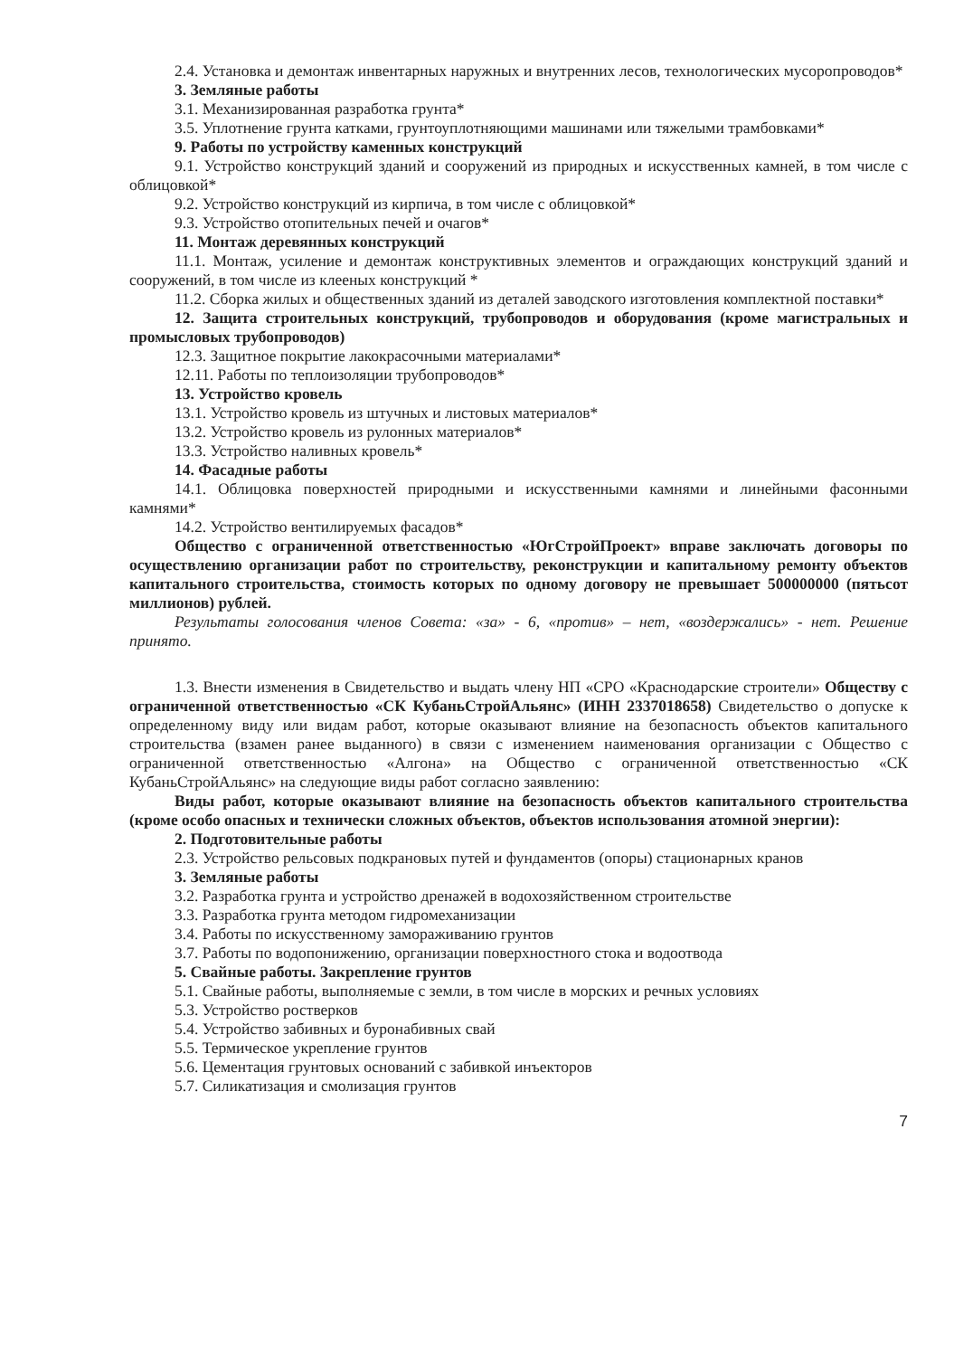2.4. Установка и демонтаж инвентарных наружных и внутренних лесов, технологических мусоропроводов*
3. Земляные работы
3.1. Механизированная разработка грунта*
3.5. Уплотнение грунта катками, грунтоуплотняющими машинами или тяжелыми трамбовками*
9. Работы по устройству каменных конструкций
9.1. Устройство конструкций зданий и сооружений из природных и искусственных камней, в том числе с облицовкой*
9.2. Устройство конструкций из кирпича, в том числе с облицовкой*
9.3. Устройство отопительных печей и очагов*
11. Монтаж деревянных конструкций
11.1. Монтаж, усиление и демонтаж конструктивных элементов и ограждающих конструкций зданий и сооружений, в том числе из клееных конструкций *
11.2. Сборка жилых и общественных зданий из деталей заводского изготовления комплектной поставки*
12. Защита строительных конструкций, трубопроводов и оборудования (кроме магистральных и промысловых трубопроводов)
12.3. Защитное покрытие лакокрасочными материалами*
12.11. Работы по теплоизоляции трубопроводов*
13. Устройство кровель
13.1. Устройство кровель из штучных и листовых материалов*
13.2. Устройство кровель из рулонных материалов*
13.3. Устройство наливных кровель*
14. Фасадные работы
14.1. Облицовка поверхностей природными и искусственными камнями и линейными фасонными камнями*
14.2. Устройство вентилируемых фасадов*
Общество с ограниченной ответственностью «ЮгСтройПроект» вправе заключать договоры по осуществлению организации работ по строительству, реконструкции и капитальному ремонту объектов капитального строительства, стоимость которых по одному договору не превышает 500000000 (пятьсот миллионов) рублей.
Результаты голосования членов Совета: «за» - 6, «против» – нет, «воздержались» - нет. Решение принято.
1.3. Внести изменения в Свидетельство и выдать члену НП «СРО «Краснодарские строители» Обществу с ограниченной ответственностью «СК КубаньСтройАльянс» (ИНН 2337018658) Свидетельство о допуске к определенному виду или видам работ, которые оказывают влияние на безопасность объектов капитального строительства (взамен ранее выданного) в связи с изменением наименования организации с Общество с ограниченной ответственностью «Алгона» на Общество с ограниченной ответственностью «СК КубаньСтройАльянс» на следующие виды работ согласно заявлению:
Виды работ, которые оказывают влияние на безопасность объектов капитального строительства (кроме особо опасных и технически сложных объектов, объектов использования атомной энергии):
2. Подготовительные работы
2.3. Устройство рельсовых подкрановых путей и фундаментов (опоры) стационарных кранов
3. Земляные работы
3.2. Разработка грунта и устройство дренажей в водохозяйственном строительстве
3.3. Разработка грунта методом гидромеханизации
3.4. Работы по искусственному замораживанию грунтов
3.7. Работы по водопонижению, организации поверхностного стока и водоотвода
5. Свайные работы. Закрепление грунтов
5.1. Свайные работы, выполняемые с земли, в том числе в морских и речных условиях
5.3. Устройство ростверков
5.4. Устройство забивных и буронабивных свай
5.5. Термическое укрепление грунтов
5.6. Цементация грунтовых оснований с забивкой инъекторов
5.7. Силикатизация и смолизация грунтов
7